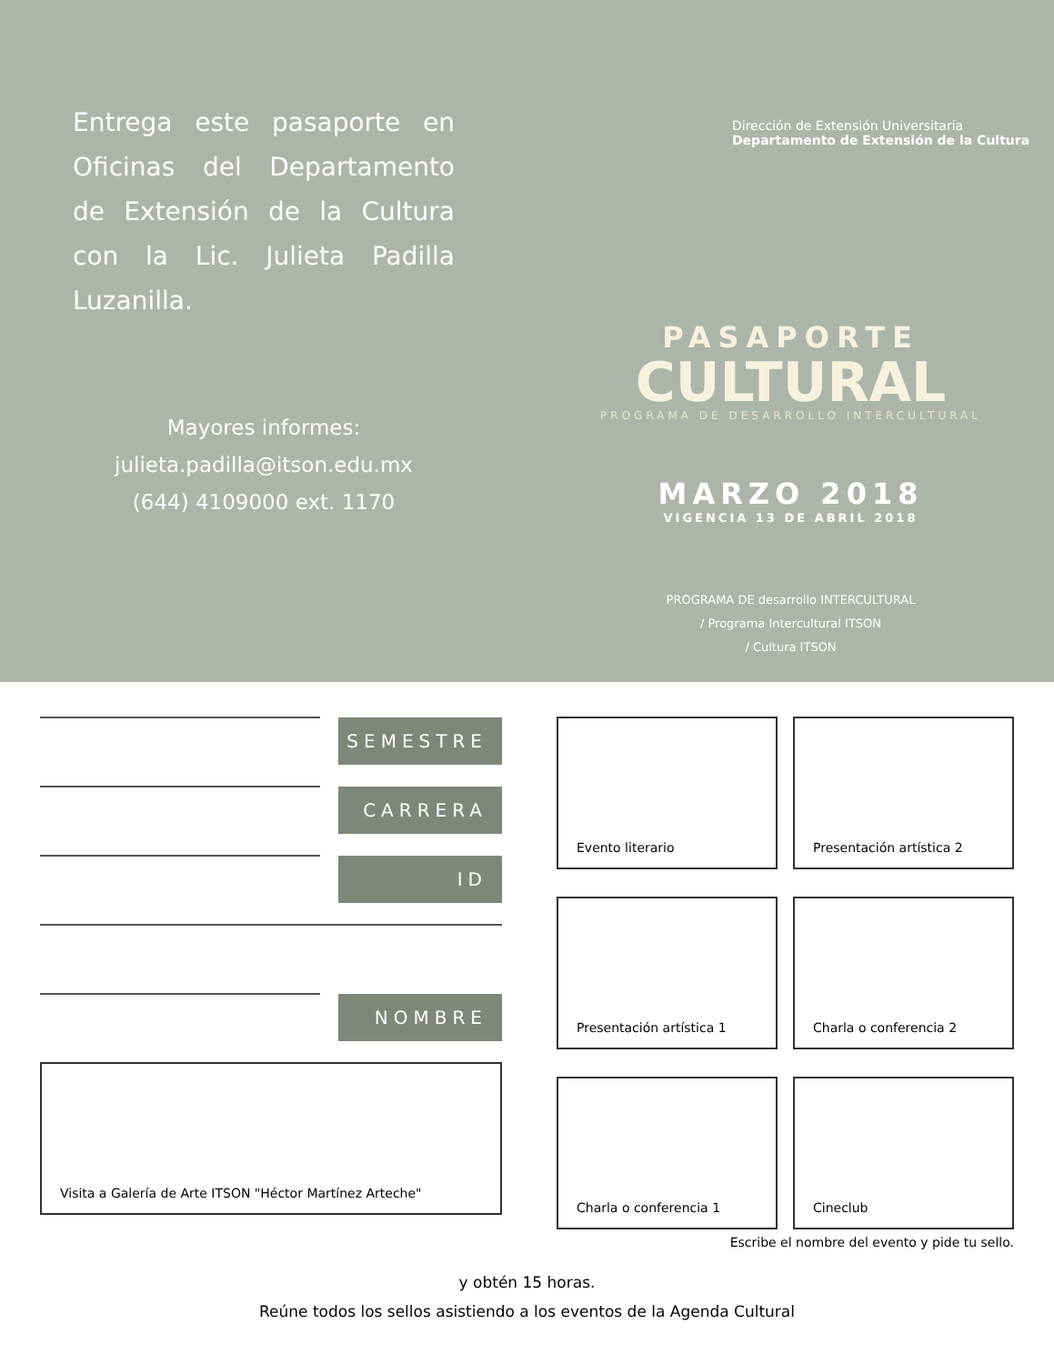Entrega este pasaporte en Oficinas del Departamento de Extensión de la Cultura con la Lic. Julieta Padilla Luzanilla.
Mayores informes:
julieta.padilla@itson.edu.mx
(644) 4109000 ext. 1170
Dirección de Extensión Universitaria
Departamento de Extensión de la Cultura
PASAPORTE
CULTURAL
PROGRAMA DE DESARROLLO INTERCULTURAL
MARZO 2018
VIGENCIA 13 DE ABRIL 2018
PROGRAMA DE desarrollo INTERCULTURAL
/ Programa Intercultural ITSON
/ Cultura ITSON
SEMESTRE
CARRERA
ID
NOMBRE
Visita a Galería de Arte ITSON "Héctor Martínez Arteche"
Evento literario
Presentación artística 2
Presentación artística 1
Charla o conferencia 2
Charla o conferencia 1
Cineclub
Escribe el nombre del evento y pide tu sello.
y obtén 15 horas.
Reúne todos los sellos asistiendo a los eventos de la Agenda Cultural